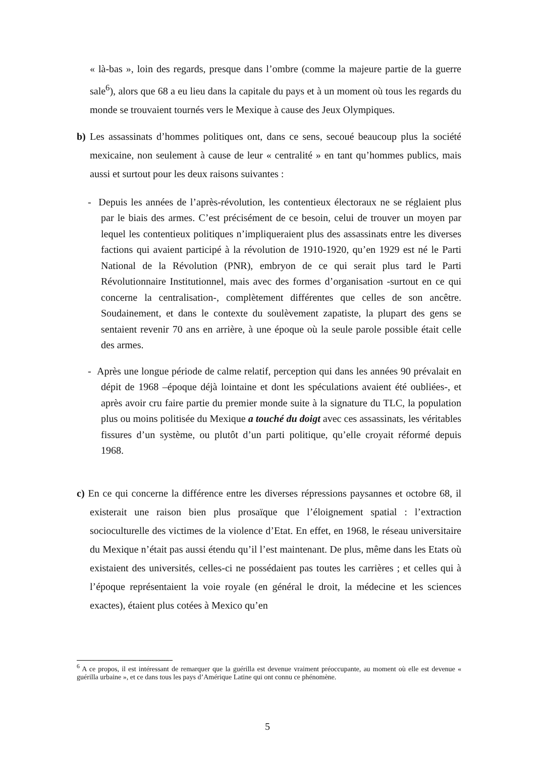« là-bas », loin des regards, presque dans l’ombre (comme la majeure partie de la guerre sale<sup>6</sup>), alors que 68 a eu lieu dans la capitale du pays et à un moment où tous les regards du monde se trouvaient tournés vers le Mexique à cause des Jeux Olympiques.
b) Les assassinats d’hommes politiques ont, dans ce sens, secoué beaucoup plus la société mexicaine, non seulement à cause de leur « centralité » en tant qu’hommes publics, mais aussi et surtout pour les deux raisons suivantes :
- Depuis les années de l’après-révolution, les contentieux électoraux ne se réglaient plus par le biais des armes. C’est précisément de ce besoin, celui de trouver un moyen par lequel les contentieux politiques n’impliqueraient plus des assassinats entre les diverses factions qui avaient participé à la révolution de 1910-1920, qu’en 1929 est né le Parti National de la Révolution (PNR), embryon de ce qui serait plus tard le Parti Révolutionnaire Institutionnel, mais avec des formes d’organisation -surtout en ce qui concerne la centralisation-, complètement différentes que celles de son ancêtre. Soudainement, et dans le contexte du soulèvement zapatiste, la plupart des gens se sentaient revenir 70 ans en arrière, à une époque où la seule parole possible était celle des armes.
- Après une longue période de calme relatif, perception qui dans les années 90 prévalait en dépit de 1968 –époque déjà lointaine et dont les spéculations avaient été oubliées-, et après avoir cru faire partie du premier monde suite à la signature du TLC, la population plus ou moins politisée du Mexique a touché du doigt avec ces assassinats, les véritables fissures d’un système, ou plutôt d’un parti politique, qu’elle croyait réformé depuis 1968.
c) En ce qui concerne la différence entre les diverses répressions paysannes et octobre 68, il existerait une raison bien plus prosaïque que l’éloignement spatial : l’extraction socioculturelle des victimes de la violence d’Etat. En effet, en 1968, le réseau universitaire du Mexique n’était pas aussi étendu qu’il l’est maintenant. De plus, même dans les Etats où existaient des universités, celles-ci ne possédaient pas toutes les carrières ; et celles qui à l’époque représentaient la voie royale (en général le droit, la médecine et les sciences exactes), étaient plus cotées à Mexico qu’en
<sup>6</sup> A ce propos, il est intéressant de remarquer que la guérilla est devenue vraiment préoccupante, au moment où elle est devenue « guérilla urbaine », et ce dans tous les pays d’Amérique Latine qui ont connu ce phénomène.
5